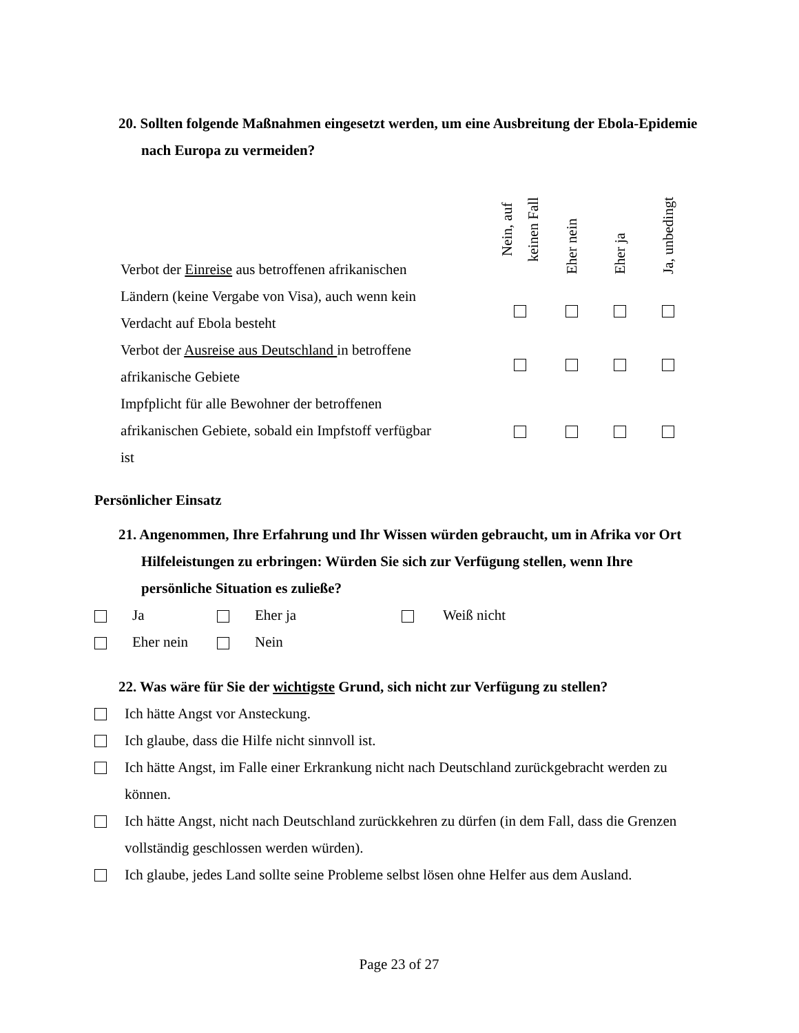20. Sollten folgende Maßnahmen eingesetzt werden, um eine Ausbreitung der Ebola-Epidemie nach Europa zu vermeiden?
| Verbot der Einreise aus betroffenen afrikanischen | Nein, auf keinen Fall | Eher nein | Eher ja | Ja, unbedingt |
| Ländern (keine Vergabe von Visa), auch wenn kein Verdacht auf Ebola besteht | | | | |
| Verbot der Ausreise aus Deutschland in betroffene afrikanische Gebiete | | | | |
| Impfplicht für alle Bewohner der betroffenen afrikanischen Gebiete, sobald ein Impfstoff verfügbar ist | | | | |
Persönlicher Einsatz
21. Angenommen, Ihre Erfahrung und Ihr Wissen würden gebraucht, um in Afrika vor Ort Hilfeleistungen zu erbringen: Würden Sie sich zur Verfügung stellen, wenn Ihre persönliche Situation es zuließe?
Ja Eher ja Weiß nicht
Eher nein Nein
22. Was wäre für Sie der wichtigste Grund, sich nicht zur Verfügung zu stellen?
Ich hätte Angst vor Ansteckung.
Ich glaube, dass die Hilfe nicht sinnvoll ist.
Ich hätte Angst, im Falle einer Erkrankung nicht nach Deutschland zurückgebracht werden zu können.
Ich hätte Angst, nicht nach Deutschland zurückkehren zu dürfen (in dem Fall, dass die Grenzen vollständig geschlossen werden würden).
Ich glaube, jedes Land sollte seine Probleme selbst lösen ohne Helfer aus dem Ausland.
Page 23 of 27